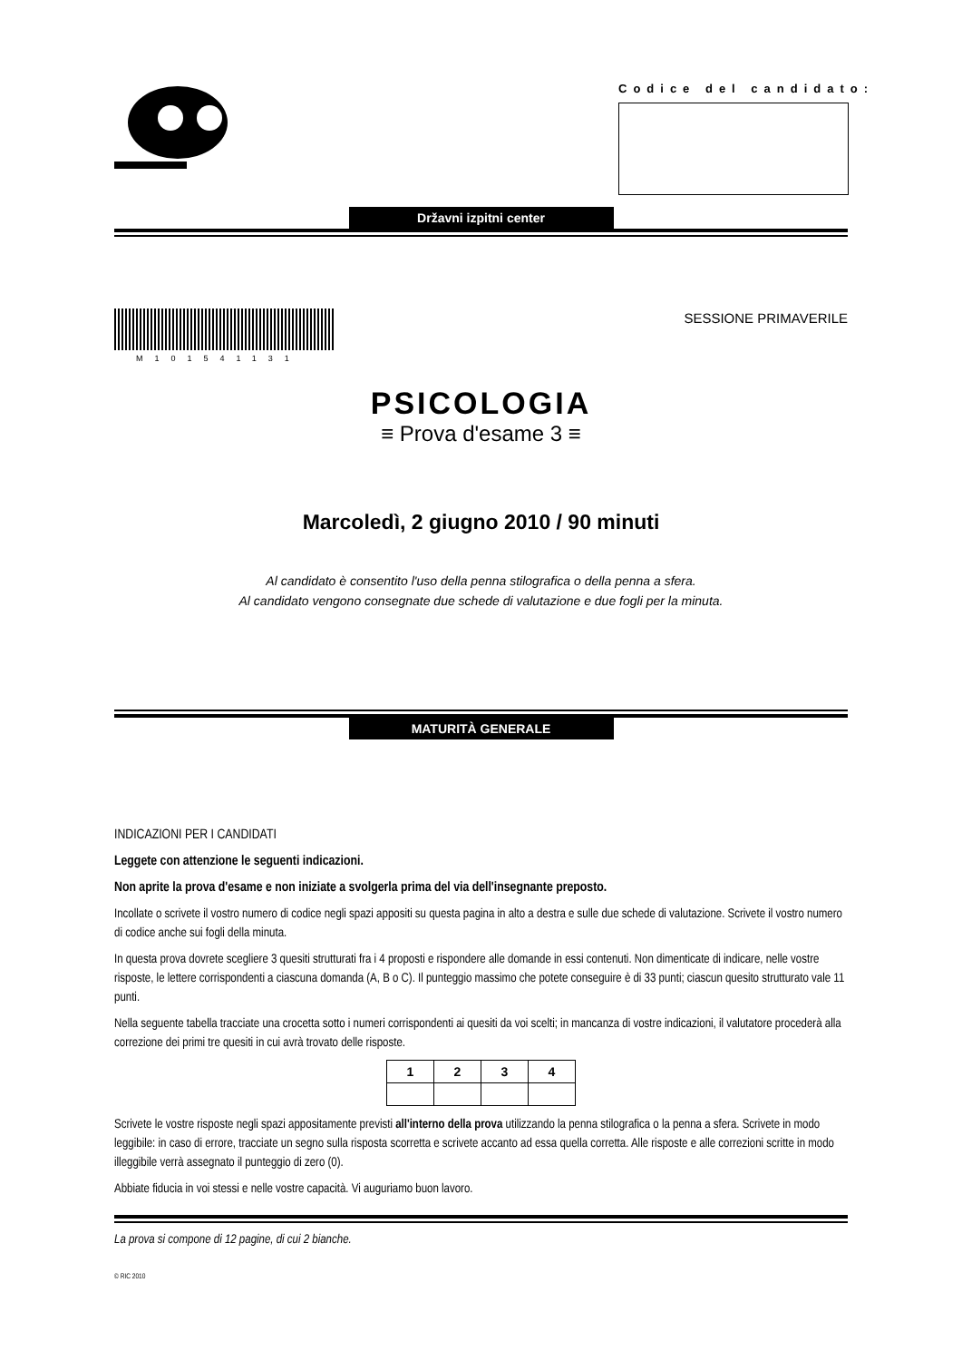Codice del candidato:
Državni izpitni center
M101541131
SESSIONE PRIMAVERILE
PSICOLOGIA
≡ Prova d'esame 3 ≡
Marcoledì, 2 giugno 2010 / 90 minuti
Al candidato è consentito l'uso della penna stilografica o della penna a sfera.
Al candidato vengono consegnate due schede di valutazione e due fogli per la minuta.
MATURITÀ GENERALE
INDICAZIONI PER I CANDIDATI
Leggete con attenzione le seguenti indicazioni.
Non aprite la prova d'esame e non iniziate a svolgerla prima del via dell'insegnante preposto.
Incollate o scrivete il vostro numero di codice negli spazi appositi su questa pagina in alto a destra e sulle due schede di valutazione. Scrivete il vostro numero di codice anche sui fogli della minuta.
In questa prova dovrete scegliere 3 quesiti strutturati fra i 4 proposti e rispondere alle domande in essi contenuti. Non dimenticate di indicare, nelle vostre risposte, le lettere corrispondenti a ciascuna domanda (A, B o C). Il punteggio massimo che potete conseguire è di 33 punti; ciascun quesito strutturato vale 11 punti.
Nella seguente tabella tracciate una crocetta sotto i numeri corrispondenti ai quesiti da voi scelti; in mancanza di vostre indicazioni, il valutatore procederà alla correzione dei primi tre quesiti in cui avrà trovato delle risposte.
| 1 | 2 | 3 | 4 |
Scrivete le vostre risposte negli spazi appositamente previsti all'interno della prova utilizzando la penna stilografica o la penna a sfera. Scrivete in modo leggibile: in caso di errore, tracciate un segno sulla risposta scorretta e scrivete accanto ad essa quella corretta. Alle risposte e alle correzioni scritte in modo illeggibile verrà assegnato il punteggio di zero (0).
Abbiate fiducia in voi stessi e nelle vostre capacità. Vi auguriamo buon lavoro.
La prova si compone di 12 pagine, di cui 2 bianche.
© RIC 2010